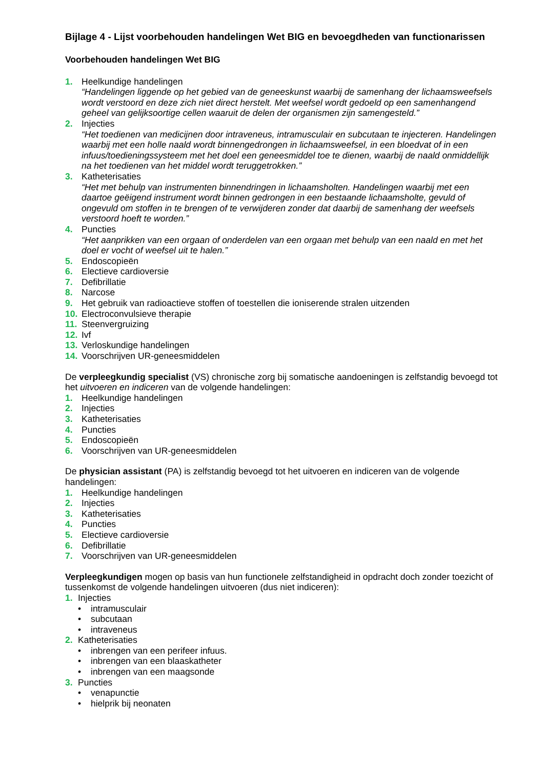Bijlage 4 - Lijst voorbehouden handelingen Wet BIG en bevoegdheden van functionarissen
Voorbehouden handelingen Wet BIG
1. Heelkundige handelingen
“Handelingen liggende op het gebied van de geneeskunst waarbij de samenhang der lichaamsweefsels wordt verstoord en deze zich niet direct herstelt. Met weefsel wordt gedoeld op een samenhangend geheel van gelijksoortige cellen waaruit de delen der organismen zijn samengesteld.”
2. Injecties
“Het toedienen van medicijnen door intraveneus, intramusculair en subcutaan te injecteren. Handelingen waarbij met een holle naald wordt binnengedrongen in lichaamsweefsel, in een bloedvat of in een infuus/toedieningssysteem met het doel een geneesmiddel toe te dienen, waarbij de naald onmiddellijk na het toedienen van het middel wordt teruggetrokken.”
3. Katheterisaties
“Het met behulp van instrumenten binnendringen in lichaamsholten. Handelingen waarbij met een daartoe geëigend instrument wordt binnen gedrongen in een bestaande lichaamsholte, gevuld of ongevuld om stoffen in te brengen of te verwijderen zonder dat daarbij de samenhang der weefsels verstoord hoeft te worden.”
4. Puncties
“Het aanprikken van een orgaan of onderdelen van een orgaan met behulp van een naald en met het doel er vocht of weefsel uit te halen.”
5. Endoscopieën
6. Electieve cardioversie
7. Defibrillatie
8. Narcose
9. Het gebruik van radioactieve stoffen of toestellen die ioniserende stralen uitzenden
10. Electroconvulsieve therapie
11. Steenvergruizing
12. Ivf
13. Verloskundige handelingen
14. Voorschrijven UR-geneesmiddelen
De verpleegkundig specialist (VS) chronische zorg bij somatische aandoeningen is zelfstandig bevoegd tot het uitvoeren en indiceren van de volgende handelingen:
1. Heelkundige handelingen
2. Injecties
3. Katheterisaties
4. Puncties
5. Endoscopieën
6. Voorschrijven van UR-geneesmiddelen
De physician assistant (PA) is zelfstandig bevoegd tot het uitvoeren en indiceren van de volgende handelingen:
1. Heelkundige handelingen
2. Injecties
3. Katheterisaties
4. Puncties
5. Electieve cardioversie
6. Defibrillatie
7. Voorschrijven van UR-geneesmiddelen
Verpleegkundigen mogen op basis van hun functionele zelfstandigheid in opdracht doch zonder toezicht of tussenkomst de volgende handelingen uitvoeren (dus niet indiceren):
1. Injecties
• intramusculair
• subcutaan
• intraveneus
2. Katheterisaties
• inbrengen van een perifeer infuus.
• inbrengen van een blaaskatheter
• inbrengen van een maagsonde
3. Puncties
• venapunctie
• hielprik bij neonaten